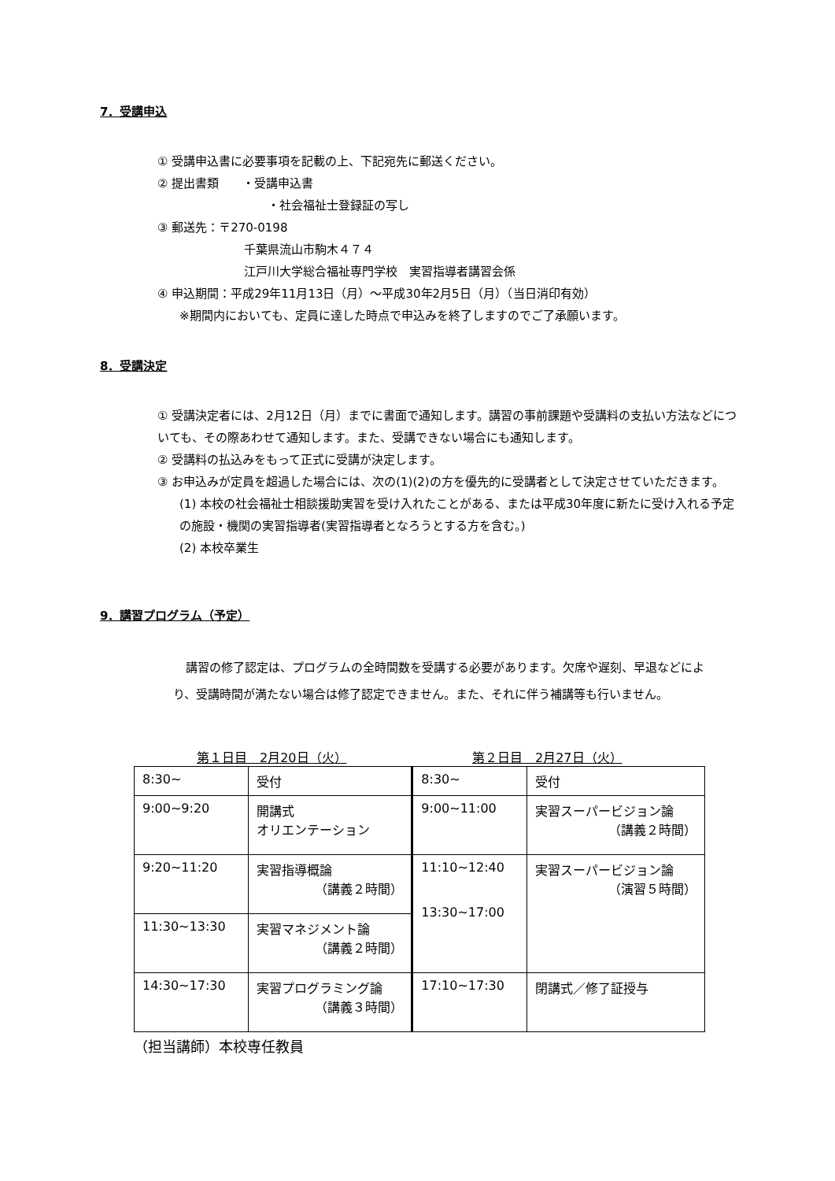7．受講申込
① 受講申込書に必要事項を記載の上、下記宛先に郵送ください。
② 提出書類　　・受講申込書
・社会福祉士登録証の写し
③ 郵送先：〒270-0198
千葉県流山市駒木４７４
江戸川大学総合福祉専門学校　実習指導者講習会係
④ 申込期間：平成29年11月13日（月）～平成30年2月5日（月）（当日消印有効）
※期間内においても、定員に達した時点で申込みを終了しますのでご了承願います。
8．受講決定
① 受講決定者には、2月12日（月）までに書面で通知します。講習の事前課題や受講料の支払い方法などについても、その際あわせて通知します。また、受講できない場合にも通知します。
② 受講料の払込みをもって正式に受講が決定します。
③ お申込みが定員を超過した場合には、次の(1)(2)の方を優先的に受講者として決定させていただきます。
(1) 本校の社会福祉士相談援助実習を受け入れたことがある、または平成30年度に新たに受け入れる予定の施設・機関の実習指導者(実習指導者となろうとする方を含む。)
(2) 本校卒業生
9．講習プログラム（予定）
講習の修了認定は、プログラムの全時間数を受講する必要があります。欠席や遅刻、早退などにより、受講時間が満たない場合は修了認定できません。また、それに伴う補講等も行いません。
第１日目　2月20日（火） 第２日目　2月27日（火）
| 8:30~ | 受付 | 8:30~ | 受付 |
| 9:00~9:20 | 開講式 オリエンテーション | 9:00~11:00 | 実習スーパービジョン論 （講義２時間） |
| 9:20~11:20 | 実習指導概論 （講義２時間） | 11:10~12:40 13:30~17:00 | 実習スーパービジョン論 （演習５時間） |
| 11:30~13:30 | 実習マネジメント論 （講義２時間） | | |
| 14:30~17:30 | 実習プログラミング論 （講義３時間） | 17:10~17:30 | 閉講式／修了証授与 |
（担当講師）本校専任教員